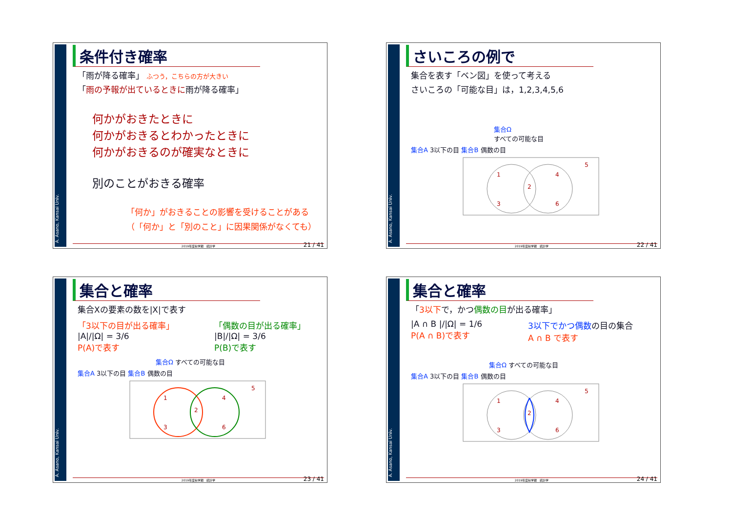A. Asano, Kansai Univ.
条件付き確率
「雨が降る確率」 ふつう，こちらの方が大きい
「雨の予報が出ているときに雨が降る確率」
何かがおきたときに
何かがおきるとわかったときに
何かがおきるのが確実なときに
別のことがおきる確率
「何か」がおきることの影響を受けることがある
（「何か」と「別のこと」に因果関係がなくても）
2019年度秋学期　統計学
21 / 41
A. Asano, Kansai Univ.
さいころの例で
集合を表す「ベン図」を使って考える
さいころの「可能な目」は，1,2,3,4,5,6
集合Ω
すべての可能な目
集合A 3以下の目 集合B 偶数の目
1
2
3
4
5
6
2019年度秋学期　統計学
22 / 41
A. Asano, Kansai Univ.
集合と確率
集合Xの要素の数を|X|で表す
「3以下の目が出る確率」
|A|/|Ω| = 3/6
P(A)で表す
「偶数の目が出る確率」
|B|/|Ω| = 3/6
P(B)で表す
集合Ω すべての可能な目
集合A 3以下の目 集合B 偶数の目
1
2
3
4
5
6
2019年度秋学期　統計学
23 / 41
A. Asano, Kansai Univ.
集合と確率
「3以下で，かつ偶数の目が出る確率」
|A ∩ B |/|Ω| = 1/6
P(A ∩ B)で表す
3以下でかつ偶数の目の集合
A ∩ B で表す
集合Ω すべての可能な目
集合A 3以下の目 集合B 偶数の目
1
2
3
4
5
6
2019年度秋学期　統計学
24 / 41